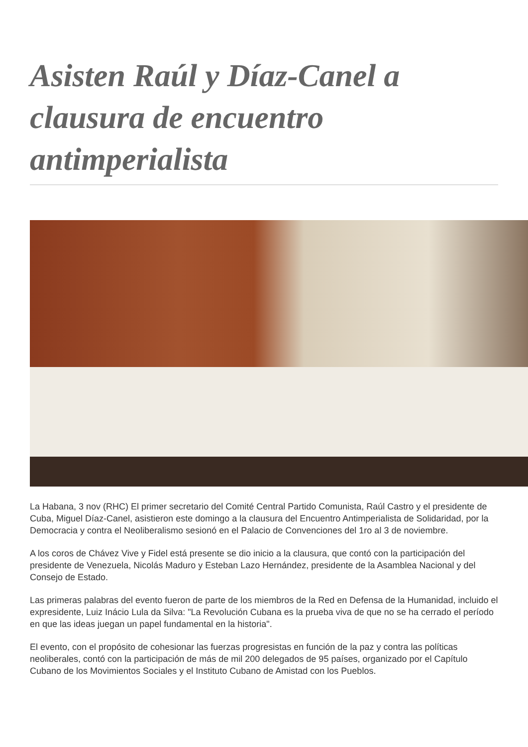Asisten Raúl y Díaz-Canel a clausura de encuentro antimperialista
La Habana, 3 nov (RHC) El primer secretario del Comité Central Partido Comunista, Raúl Castro y el presidente de Cuba, Miguel Díaz-Canel, asistieron este domingo a la clausura del Encuentro Antimperialista de Solidaridad, por la Democracia y contra el Neoliberalismo sesionó en el Palacio de Convenciones del 1ro al 3 de noviembre.
A los coros de Chávez Vive y Fidel está presente se dio inicio a la clausura, que contó con la participación del presidente de Venezuela, Nicolás Maduro y Esteban Lazo Hernández, presidente de la Asamblea Nacional y del Consejo de Estado.
Las primeras palabras del evento fueron de parte de los miembros de la Red en Defensa de la Humanidad, incluido el expresidente, Luiz Inácio Lula da Silva: "La Revolución Cubana es la prueba viva de que no se ha cerrado el período en que las ideas juegan un papel fundamental en la historia".
El evento, con el propósito de cohesionar las fuerzas progresistas en función de la paz y contra las políticas neoliberales, contó con la participación de más de mil 200 delegados de 95 países, organizado por el Capítulo Cubano de los Movimientos Sociales y el Instituto Cubano de Amistad con los Pueblos.